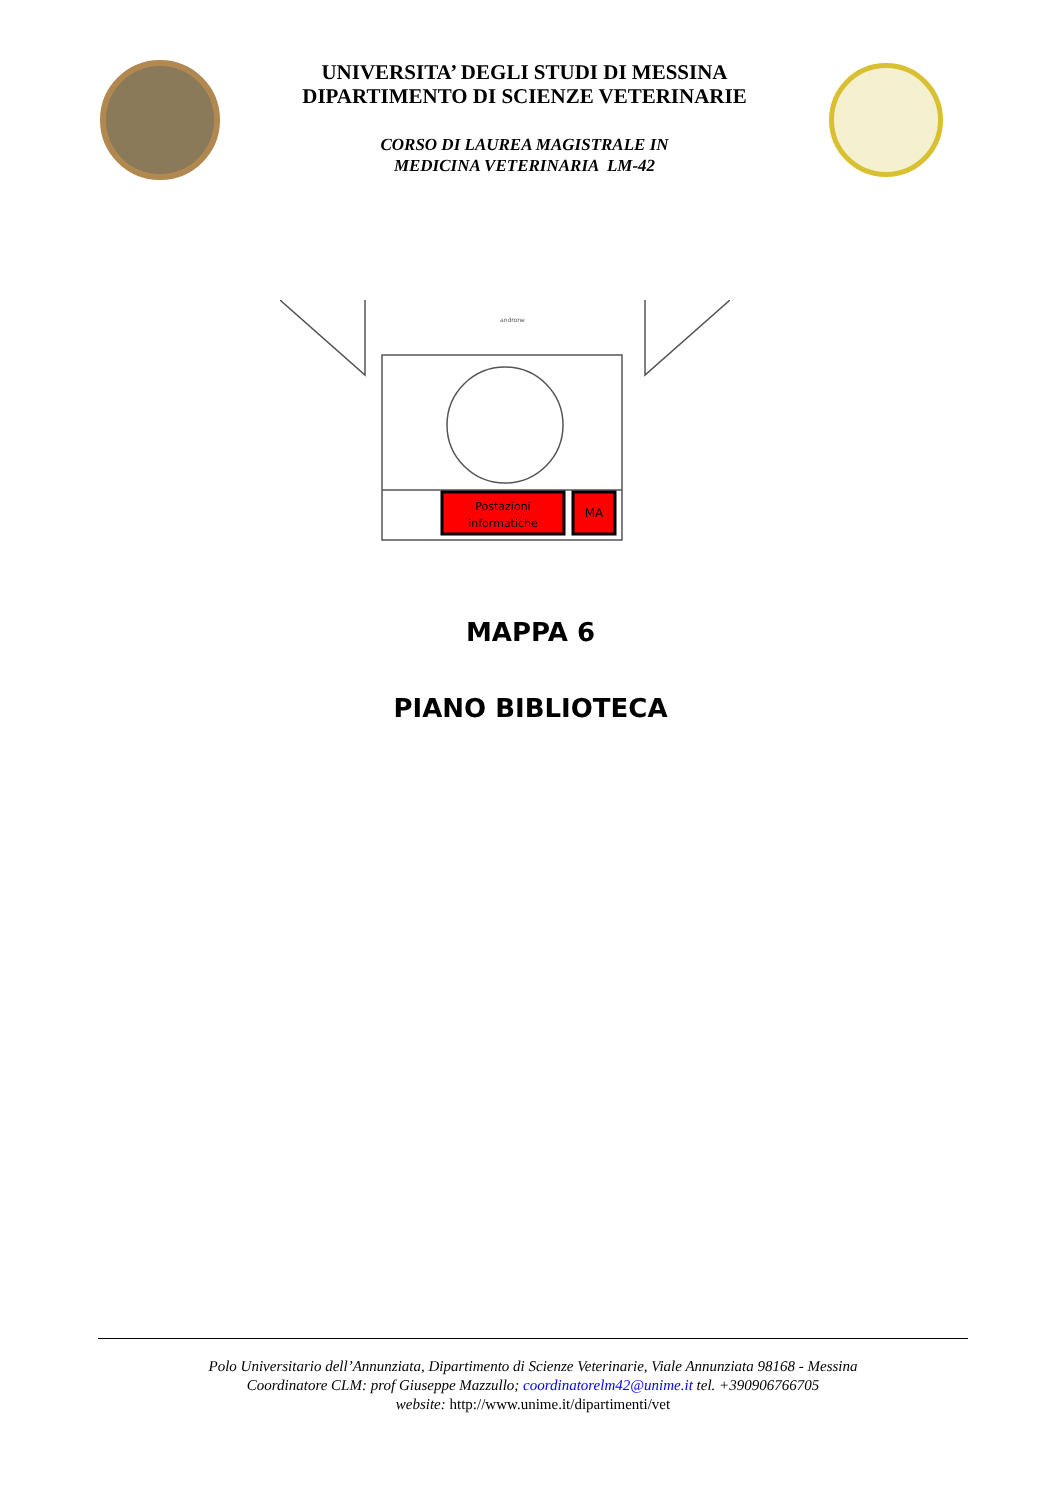UNIVERSITA’ DEGLI STUDI DI MESSINA
DIPARTIMENTO DI SCIENZE VETERINARIE
CORSO DI LAUREA MAGISTRALE IN
MEDICINA VETERINARIA LM-42
androne
Postazioni
informatiche
MA
MAPPA 6
PIANO BIBLIOTECA
Polo Universitario dell’Annunziata, Dipartimento di Scienze Veterinarie, Viale Annunziata 98168 - Messina
Coordinatore CLM: prof Giuseppe Mazzullo; coordinatorelm42@unime.it tel. +390906766705
website: http://www.unime.it/dipartimenti/vet